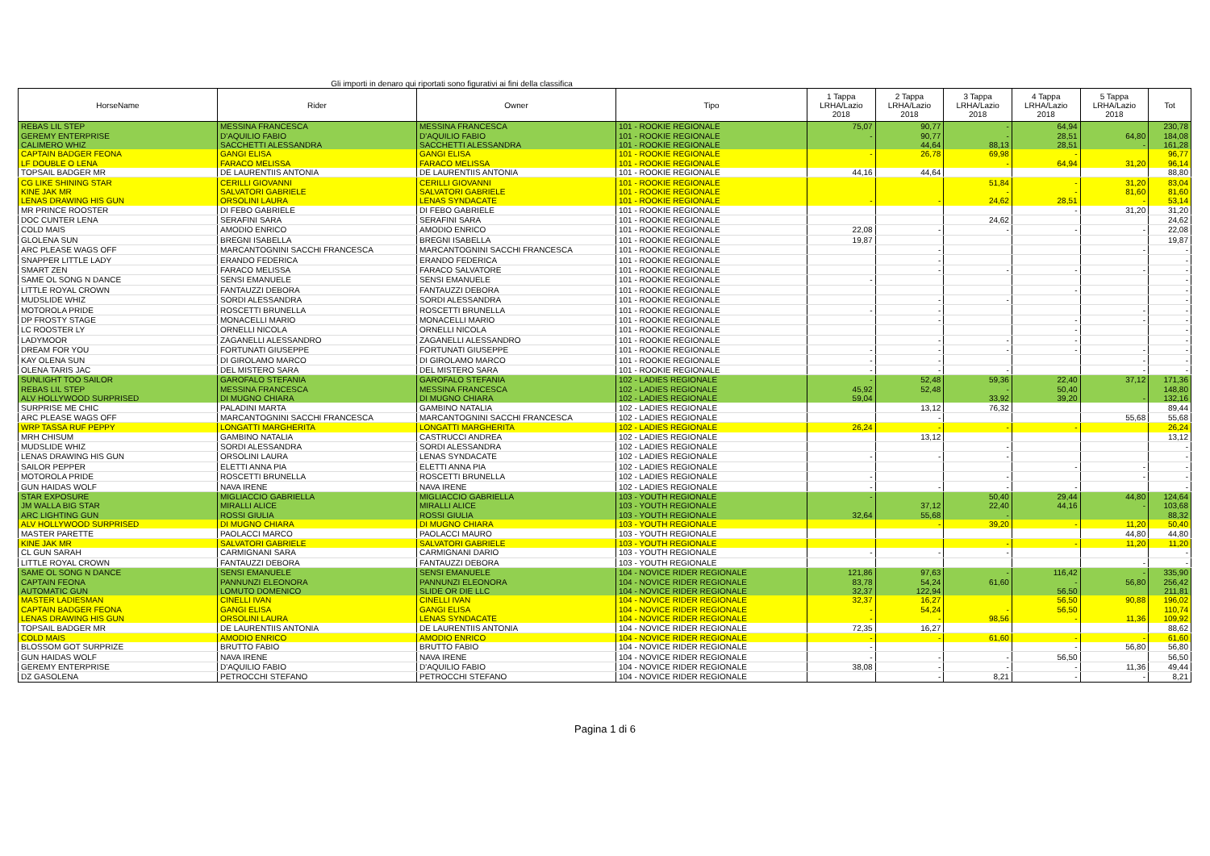Gli importi in denaro qui riportati sono figurativi ai fini della classifica
| HorseName | Rider | Owner | Tipo | 1 Tappa LRHA/Lazio 2018 | 2 Tappa LRHA/Lazio 2018 | 3 Tappa LRHA/Lazio 2018 | 4 Tappa LRHA/Lazio 2018 | 5 Tappa LRHA/Lazio 2018 | Tot |
| --- | --- | --- | --- | --- | --- | --- | --- | --- | --- |
| REBAS LIL STEP | MESSINA FRANCESCA | MESSINA FRANCESCA | 101 - ROOKIE REGIONALE | 75,07 | 90,77 | - | 64,94 | | 230,78 |
| GEREMY ENTERPRISE | D'AQUILIO FABIO | D'AQUILIO FABIO | 101 - ROOKIE REGIONALE | - | 90,77 | - | 28,51 | 64,80 | 184,08 |
| CALIMERO WHIZ | SACCHETTI ALESSANDRA | SACCHETTI ALESSANDRA | 101 - ROOKIE REGIONALE | | 44,64 | 88,13 | 28,51 | - | 161,28 |
| CAPTAIN BADGER FEONA | GANGI ELISA | GANGI ELISA | 101 - ROOKIE REGIONALE | - | 26,78 | 69,98 | - | | 96,77 |
| LF DOUBLE O LENA | FARACO MELISSA | FARACO MELISSA | 101 - ROOKIE REGIONALE | | | - | 64,94 | 31,20 | 96,14 |
| TOPSAIL BADGER MR | DE LAURENTIIS ANTONIA | DE LAURENTIIS ANTONIA | 101 - ROOKIE REGIONALE | 44,16 | 44,64 | | | | 88,80 |
| CG LIKE SHINING STAR | CERILLI GIOVANNI | CERILLI GIOVANNI | 101 - ROOKIE REGIONALE | | | 51,84 | - | 31,20 | 83,04 |
| KINE JAK MR | SALVATORI GABRIELE | SALVATORI GABRIELE | 101 - ROOKIE REGIONALE | | | - | - | 81,60 | 81,60 |
| LENAS DRAWING HIS GUN | ORSOLINI LAURA | LENAS SYNDACATE | 101 - ROOKIE REGIONALE | - | - | 24,62 | 28,51 | - | 53,14 |
| MR PRINCE ROOSTER | DI FEBO GABRIELE | DI FEBO GABRIELE | 101 - ROOKIE REGIONALE | | | | - | 31,20 | 31,20 |
| DOC CUNTER LENA | SERAFINI SARA | SERAFINI SARA | 101 - ROOKIE REGIONALE | | | 24,62 | | | 24,62 |
| COLD MAIS | AMODIO ENRICO | AMODIO ENRICO | 101 - ROOKIE REGIONALE | 22,08 | - | - | - | - | 22,08 |
| GLOLENA SUN | BREGNI ISABELLA | BREGNI ISABELLA | 101 - ROOKIE REGIONALE | 19,87 | | | | | 19,87 |
| ARC PLEASE WAGS OFF | MARCANTOGNINI SACCHI FRANCESCA | MARCANTOGNINI SACCHI FRANCESCA | 101 - ROOKIE REGIONALE | | - | | | - | - |
| SNAPPER LITTLE LADY | ERANDO FEDERICA | ERANDO FEDERICA | 101 - ROOKIE REGIONALE | | - | | | | - |
| SMART ZEN | FARACO MELISSA | FARACO SALVATORE | 101 - ROOKIE REGIONALE | | - | - | - | - | - |
| SAME OL SONG N DANCE | SENSI EMANUELE | SENSI EMANUELE | 101 - ROOKIE REGIONALE | - | | | | | - |
| LITTLE ROYAL CROWN | FANTAUZZI DEBORA | FANTAUZZI DEBORA | 101 - ROOKIE REGIONALE | | | | - | | - |
| MUDSLIDE WHIZ | SORDI ALESSANDRA | SORDI ALESSANDRA | 101 - ROOKIE REGIONALE | | - | - | | | - |
| MOTOROLA PRIDE | ROSCETTI BRUNELLA | ROSCETTI BRUNELLA | 101 - ROOKIE REGIONALE | - | - | | | - | - |
| DP FROSTY STAGE | MONACELLI MARIO | MONACELLI MARIO | 101 - ROOKIE REGIONALE | | - | | - | - | - |
| LC ROOSTER LY | ORNELLI NICOLA | ORNELLI NICOLA | 101 - ROOKIE REGIONALE | | | | - | | - |
| LADYMOOR | ZAGANELLI ALESSANDRO | ZAGANELLI ALESSANDRO | 101 - ROOKIE REGIONALE | | - | - | - | | - |
| DREAM FOR YOU | FORTUNATI GIUSEPPE | FORTUNATI GIUSEPPE | 101 - ROOKIE REGIONALE | - | - | - | - | - | - |
| KAY OLENA SUN | DI GIROLAMO MARCO | DI GIROLAMO MARCO | 101 - ROOKIE REGIONALE | - | - | | | - | - |
| OLENA TARIS JAC | DEL MISTERO SARA | DEL MISTERO SARA | 101 - ROOKIE REGIONALE | - | - | - | | - | - |
| SUNLIGHT TOO SAILOR | GAROFALO STEFANIA | GAROFALO STEFANIA | 102 - LADIES REGIONALE | - | 52,48 | 59,36 | 22,40 | 37,12 | 171,36 |
| REBAS LIL STEP | MESSINA FRANCESCA | MESSINA FRANCESCA | 102 - LADIES REGIONALE | 45,92 | 52,48 | - | 50,40 | | 148,80 |
| ALV HOLLYWOOD SURPRISED | DI MUGNO CHIARA | DI MUGNO CHIARA | 102 - LADIES REGIONALE | 59,04 | | 33,92 | 39,20 | - | 132,16 |
| SURPRISE ME CHIC | PALADINI MARTA | GAMBINO NATALIA | 102 - LADIES REGIONALE | | 13,12 | 76,32 | | | 89,44 |
| ARC PLEASE WAGS OFF | MARCANTOGNINI SACCHI FRANCESCA | MARCANTOGNINI SACCHI FRANCESCA | 102 - LADIES REGIONALE | | - | | | 55,68 | 55,68 |
| WRP TASSA RUF PEPPY | LONGATTI MARGHERITA | LONGATTI MARGHERITA | 102 - LADIES REGIONALE | 26,24 | - | - | - | | 26,24 |
| MRH CHISUM | GAMBINO NATALIA | CASTRUCCI ANDREA | 102 - LADIES REGIONALE | | 13,12 | | | | 13,12 |
| MUDSLIDE WHIZ | SORDI ALESSANDRA | SORDI ALESSANDRA | 102 - LADIES REGIONALE | | | - | | | - |
| LENAS DRAWING HIS GUN | ORSOLINI LAURA | LENAS SYNDACATE | 102 - LADIES REGIONALE | - | - | - | | | - |
| SAILOR PEPPER | ELETTI ANNA PIA | ELETTI ANNA PIA | 102 - LADIES REGIONALE | | | | - | - | - |
| MOTOROLA PRIDE | ROSCETTI BRUNELLA | ROSCETTI BRUNELLA | 102 - LADIES REGIONALE | - | | - | | - | - |
| GUN HAIDAS WOLF | NAVA IRENE | NAVA IRENE | 102 - LADIES REGIONALE | - | - | - | - | | - |
| STAR EXPOSURE | MIGLIACCIO GABRIELLA | MIGLIACCIO GABRIELLA | 103 - YOUTH REGIONALE | - | | 50,40 | 29,44 | 44,80 | 124,64 |
| JM WALLA BIG STAR | MIRALLI ALICE | MIRALLI ALICE | 103 - YOUTH REGIONALE | | 37,12 | 22,40 | 44,16 | - | 103,68 |
| ARC LIGHTING GUN | ROSSI GIULIA | ROSSI GIULIA | 103 - YOUTH REGIONALE | 32,64 | 55,68 | - | | | 88,32 |
| ALV HOLLYWOOD SURPRISED | DI MUGNO CHIARA | DI MUGNO CHIARA | 103 - YOUTH REGIONALE | | - | 39,20 | - | 11,20 | 50,40 |
| MASTER PARETTE | PAOLACCI MARCO | PAOLACCI MAURO | 103 - YOUTH REGIONALE | | | | | 44,80 | 44,80 |
| KINE JAK MR | SALVATORI GABRIELE | SALVATORI GABRIELE | 103 - YOUTH REGIONALE | | | - | - | 11,20 | 11,20 |
| CL GUN SARAH | CARMIGNANI SARA | CARMIGNANI DARIO | 103 - YOUTH REGIONALE | - | - | - | | | - |
| LITTLE ROYAL CROWN | FANTAUZZI DEBORA | FANTAUZZI DEBORA | 103 - YOUTH REGIONALE | | | | | - | - |
| SAME OL SONG N DANCE | SENSI EMANUELE | SENSI EMANUELE | 104 - NOVICE RIDER REGIONALE | 121,86 | 97,63 | - | 116,42 | - | 335,90 |
| CAPTAIN FEONA | PANNUNZI ELEONORA | PANNUNZI ELEONORA | 104 - NOVICE RIDER REGIONALE | 83,78 | 54,24 | 61,60 | - | 56,80 | 256,42 |
| AUTOMATIC GUN | LOMUTO DOMENICO | SLIDE OR DIE LLC | 104 - NOVICE RIDER REGIONALE | 32,37 | 122,94 | | 56,50 | | 211,81 |
| MASTER LADIESMAN | CINELLI IVAN | CINELLI IVAN | 104 - NOVICE RIDER REGIONALE | 32,37 | 16,27 | | 56,50 | 90,88 | 196,02 |
| CAPTAIN BADGER FEONA | GANGI ELISA | GANGI ELISA | 104 - NOVICE RIDER REGIONALE | - | 54,24 | - | 56,50 | | 110,74 |
| LENAS DRAWING HIS GUN | ORSOLINI LAURA | LENAS SYNDACATE | 104 - NOVICE RIDER REGIONALE | - | - | 98,56 | - | 11,36 | 109,92 |
| TOPSAIL BADGER MR | DE LAURENTIIS ANTONIA | DE LAURENTIIS ANTONIA | 104 - NOVICE RIDER REGIONALE | 72,35 | 16,27 | | | | 88,62 |
| COLD MAIS | AMODIO ENRICO | AMODIO ENRICO | 104 - NOVICE RIDER REGIONALE | - | - | 61,60 | - | - | 61,60 |
| BLOSSOM GOT SURPRIZE | BRUTTO FABIO | BRUTTO FABIO | 104 - NOVICE RIDER REGIONALE | - | | | - | 56,80 | 56,80 |
| GUN HAIDAS WOLF | NAVA IRENE | NAVA IRENE | 104 - NOVICE RIDER REGIONALE | - | - | - | 56,50 | | 56,50 |
| GEREMY ENTERPRISE | D'AQUILIO FABIO | D'AQUILIO FABIO | 104 - NOVICE RIDER REGIONALE | 38,08 | - | - | - | 11,36 | 49,44 |
| DZ GASOLENA | PETROCCHI STEFANO | PETROCCHI STEFANO | 104 - NOVICE RIDER REGIONALE | | - | 8,21 | - | - | 8,21 |
Pagina 1 di 6